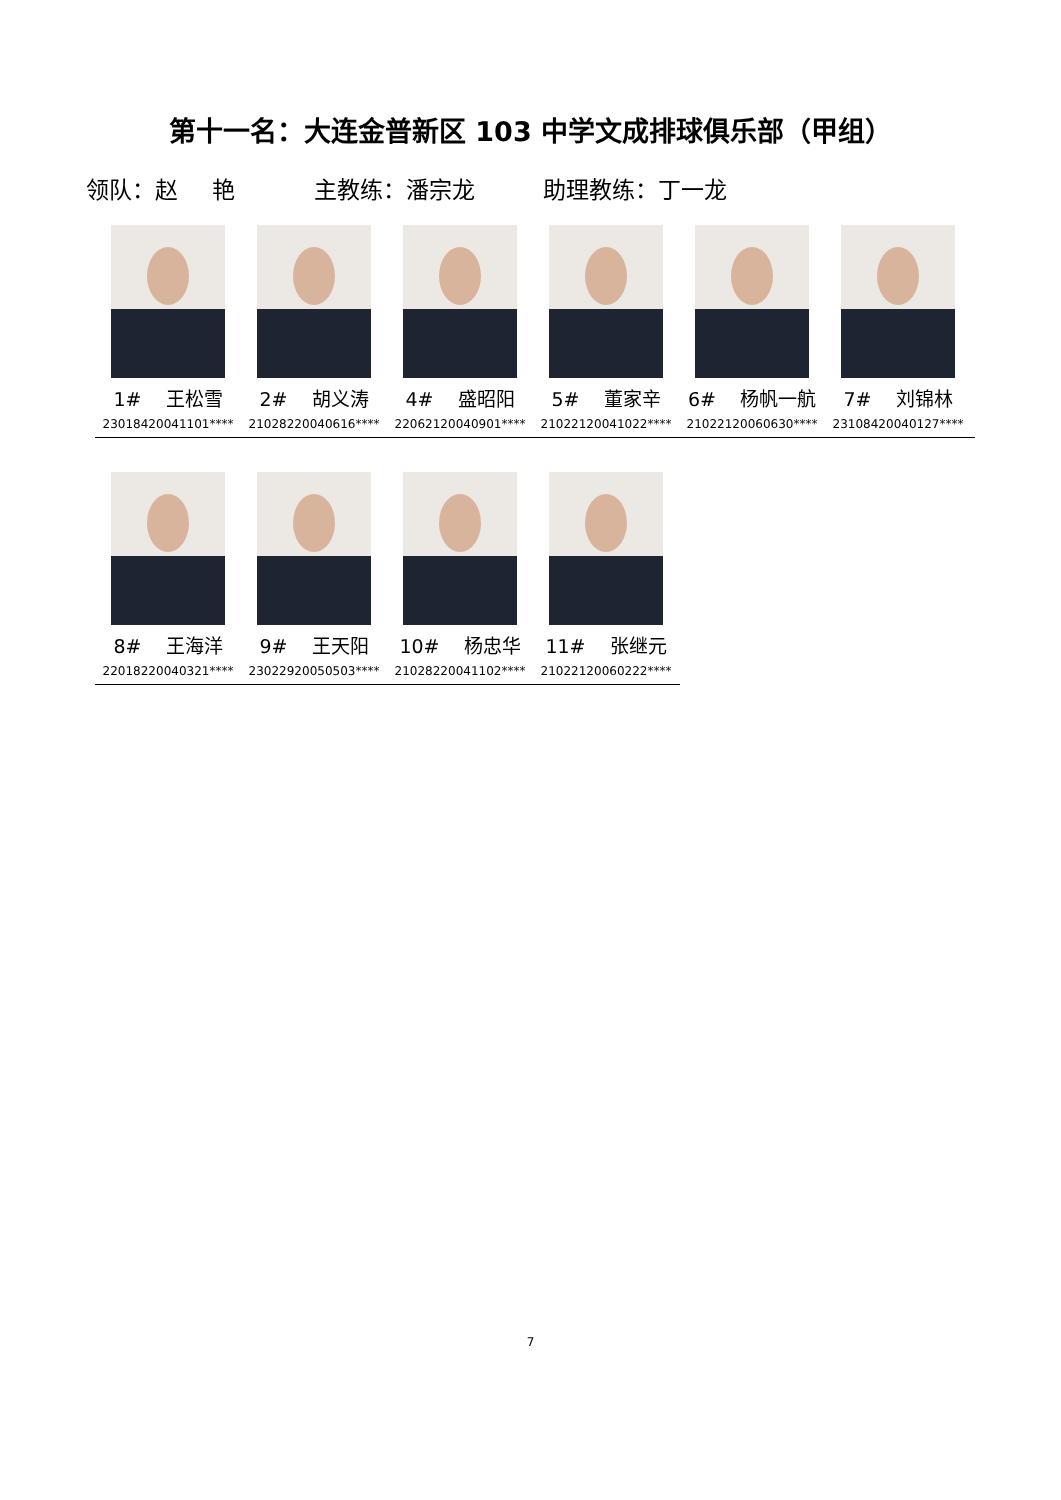第十一名：大连金普新区 103 中学文成排球俱乐部（甲组）
领队：赵 艳 主教练：潘宗龙 助理教练：丁一龙
1# 王松雪
23018420041101****
2# 胡义涛
21028220040616****
4# 盛昭阳
22062120040901****
5# 董家辛
21022120041022****
6# 杨帆一航
21022120060630****
7# 刘锦林
23108420040127****
8# 王海洋
22018220040321****
9# 王天阳
23022920050503****
10# 杨忠华
21028220041102****
11# 张继元
21022120060222****
7